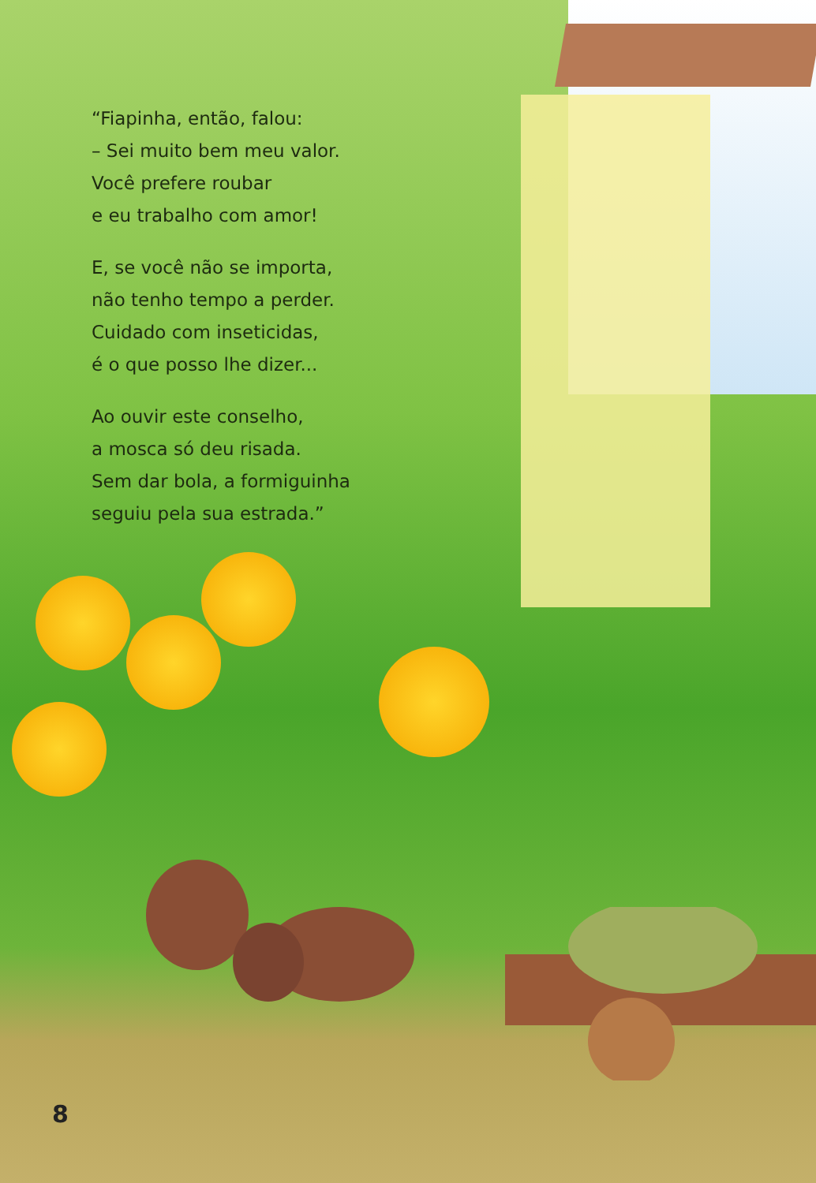“Fiapinha, então, falou:
– Sei muito bem meu valor.
Você prefere roubar
e eu trabalho com amor!
E, se você não se importa,
não tenho tempo a perder.
Cuidado com inseticidas,
é o que posso lhe dizer...
Ao ouvir este conselho,
a mosca só deu risada.
Sem dar bola, a formiguinha
seguiu pela sua estrada.”
8